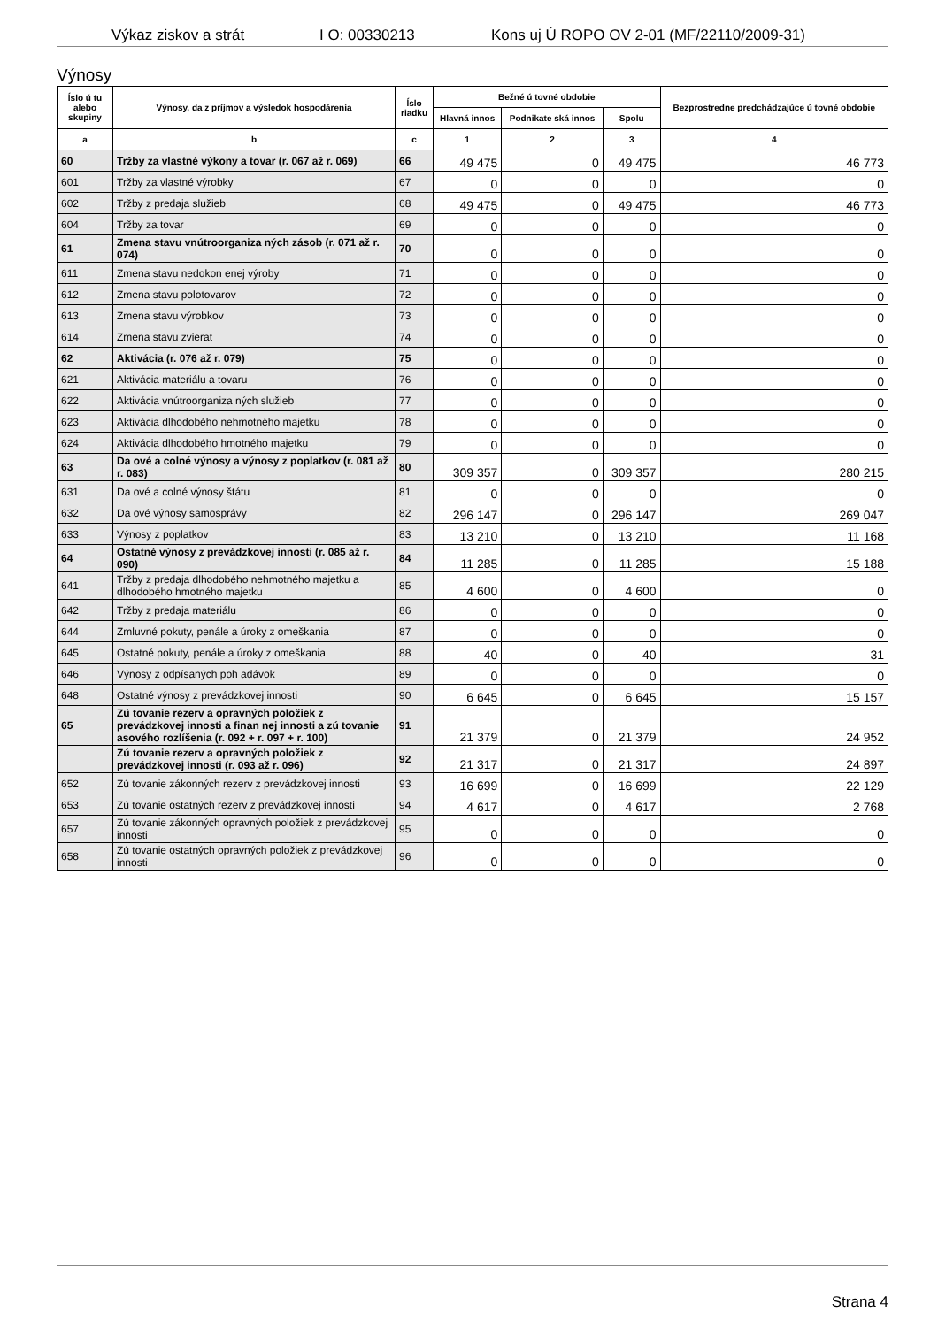Výkaz ziskov a strát I O: 00330213 Kons uj Ú ROPO OV 2-01 (MF/22110/2009-31)
Výnosy
| ĺslo ú tu alebo skupiny | Výnosy, da z príjmov a výsledok hospodárenia | ĺslo riadku | Bežné ú tovné obdobie | | | Bezprostredne predchádzajúce ú tovné obdobie |
| --- | --- | --- | --- | --- | --- | --- |
| | | | Hlavná innos | Podnikate ská innos | Spolu | |
| a | b | c | 1 | 2 | 3 | 4 |
| 60 | Tržby za vlastné výkony a tovar (r. 067 až r. 069) | 66 | 49 475 | 0 | 49 475 | 46 773 |
| 601 | Tržby za vlastné výrobky | 67 | 0 | 0 | 0 | 0 |
| 602 | Tržby z predaja služieb | 68 | 49 475 | 0 | 49 475 | 46 773 |
| 604 | Tržby za tovar | 69 | 0 | 0 | 0 | 0 |
| 61 | Zmena stavu vnútroorganiza ných zásob (r. 071 až r. 074) | 70 | 0 | 0 | 0 | 0 |
| 611 | Zmena stavu nedokon enej výroby | 71 | 0 | 0 | 0 | 0 |
| 612 | Zmena stavu polotovarov | 72 | 0 | 0 | 0 | 0 |
| 613 | Zmena stavu výrobkov | 73 | 0 | 0 | 0 | 0 |
| 614 | Zmena stavu zvierat | 74 | 0 | 0 | 0 | 0 |
| 62 | Aktivácia (r. 076 až r. 079) | 75 | 0 | 0 | 0 | 0 |
| 621 | Aktivácia materiálu a tovaru | 76 | 0 | 0 | 0 | 0 |
| 622 | Aktivácia vnútroorganiza ných služieb | 77 | 0 | 0 | 0 | 0 |
| 623 | Aktivácia dlhodobého nehmotného majetku | 78 | 0 | 0 | 0 | 0 |
| 624 | Aktivácia dlhodobého hmotného majetku | 79 | 0 | 0 | 0 | 0 |
| 63 | Da ové a colné výnosy a výnosy z poplatkov (r. 081 až r. 083) | 80 | 309 357 | 0 | 309 357 | 280 215 |
| 631 | Da ové a colné výnosy štátu | 81 | 0 | 0 | 0 | 0 |
| 632 | Da ové výnosy samosprávy | 82 | 296 147 | 0 | 296 147 | 269 047 |
| 633 | Výnosy z poplatkov | 83 | 13 210 | 0 | 13 210 | 11 168 |
| 64 | Ostatné výnosy z prevádzkovej innosti (r. 085 až r. 090) | 84 | 11 285 | 0 | 11 285 | 15 188 |
| 641 | Tržby z predaja dlhodobého nehmotného majetku a dlhodobého hmotného majetku | 85 | 4 600 | 0 | 4 600 | 0 |
| 642 | Tržby z predaja materiálu | 86 | 0 | 0 | 0 | 0 |
| 644 | Zmluvné pokuty, penále a úroky z omeškania | 87 | 0 | 0 | 0 | 0 |
| 645 | Ostatné pokuty, penále a úroky z omeškania | 88 | 40 | 0 | 40 | 31 |
| 646 | Výnosy z odpísaných poh adávok | 89 | 0 | 0 | 0 | 0 |
| 648 | Ostatné výnosy z prevádzkovej innosti | 90 | 6 645 | 0 | 6 645 | 15 157 |
| 65 | Zú tovanie rezerv a opravných položiek z prevádzkovej innosti a finan nej innosti a zú tovanie asového rozlíšenia (r. 092 + r. 097 + r. 100) | 91 | 21 379 | 0 | 21 379 | 24 952 |
| | Zú tovanie rezerv a opravných položiek z prevádzkovej innosti (r. 093 až r. 096) | 92 | 21 317 | 0 | 21 317 | 24 897 |
| 652 | Zú tovanie zákonných rezerv z prevádzkovej innosti | 93 | 16 699 | 0 | 16 699 | 22 129 |
| 653 | Zú tovanie ostatných rezerv z prevádzkovej innosti | 94 | 4 617 | 0 | 4 617 | 2 768 |
| 657 | Zú tovanie zákonných opravných položiek z prevádzkovej innosti | 95 | 0 | 0 | 0 | 0 |
| 658 | Zú tovanie ostatných opravných položiek z prevádzkovej innosti | 96 | 0 | 0 | 0 | 0 |
Strana 4